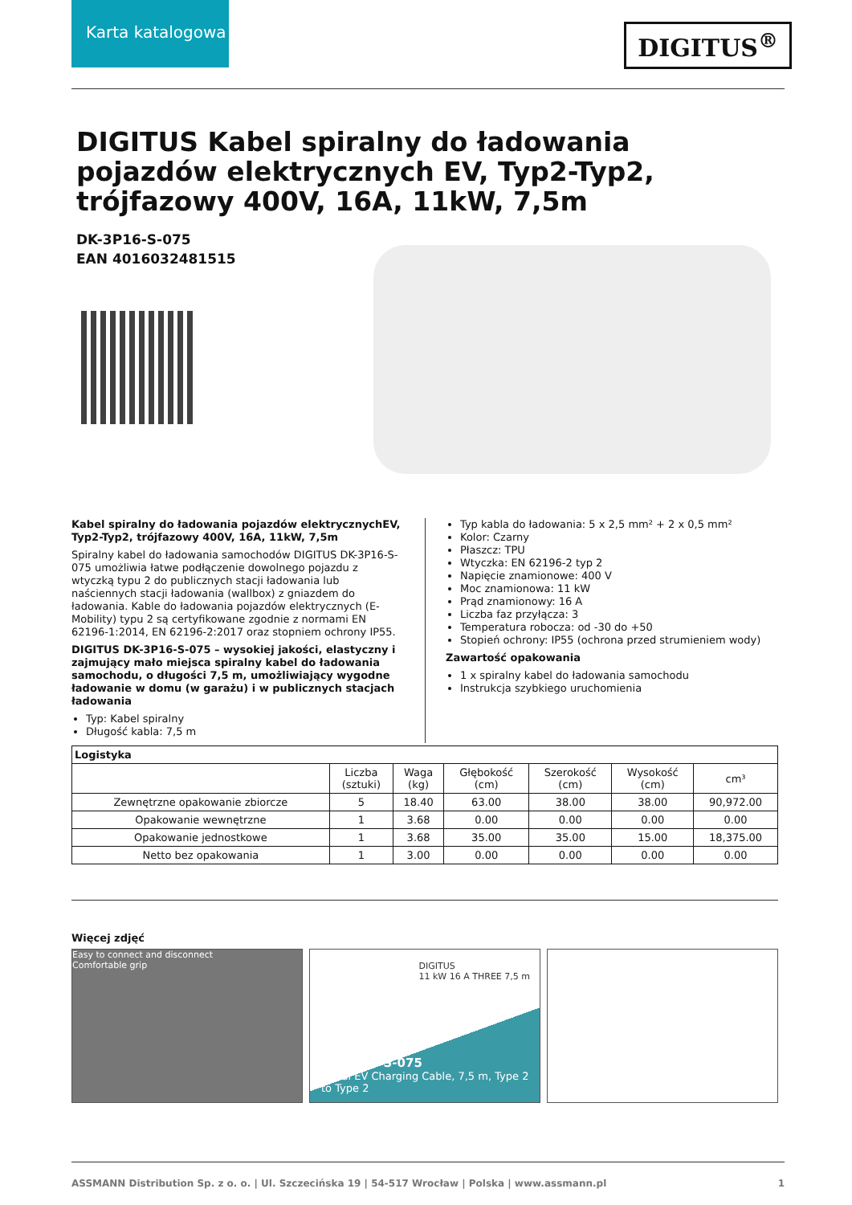Karta katalogowa
DIGITUS<sup>®</sup>
DIGITUS Kabel spiralny do ładowania pojazdów elektrycznych EV, Typ2-Typ2, trójfazowy 400V, 16A, 11kW, 7,5m
DK-3P16-S-075
EAN 4016032481515
Kabel spiralny do ładowania pojazdów elektrycznychEV, Typ2-Typ2, trójfazowy 400V, 16A, 11kW, 7,5m
Spiralny kabel do ładowania samochodów DIGITUS DK-3P16-S-075 umożliwia łatwe podłączenie dowolnego pojazdu z wtyczką typu 2 do publicznych stacji ładowania lub naściennych stacji ładowania (wallbox) z gniazdem do ładowania. Kable do ładowania pojazdów elektrycznych (E-Mobility) typu 2 są certyfikowane zgodnie z normami EN 62196-1:2014, EN 62196-2:2017 oraz stopniem ochrony IP55.
DIGITUS DK-3P16-S-075 – wysokiej jakości, elastyczny i zajmujący mało miejsca spiralny kabel do ładowania samochodu, o długości 7,5 m, umożliwiający wygodne ładowanie w domu (w garażu) i w publicznych stacjach ładowania
Typ: Kabel spiralny
Długość kabla: 7,5 m
Typ kabla do ładowania: 5 x 2,5 mm² + 2 x 0,5 mm²
Kolor: Czarny
Płaszcz: TPU
Wtyczka: EN 62196-2 typ 2
Napięcie znamionowe: 400 V
Moc znamionowa: 11 kW
Prąd znamionowy: 16 A
Liczba faz przyłącza: 3
Temperatura robocza: od -30 do +50
Stopień ochrony: IP55 (ochrona przed strumieniem wody)
Zawartość opakowania
1 x spiralny kabel do ładowania samochodu
Instrukcja szybkiego uruchomienia
| Logistyka | | | | | | |
| --- | --- | --- | --- | --- | --- | --- |
| | Liczba (sztuki) | Waga (kg) | Głębokość (cm) | Szerokość (cm) | Wysokość (cm) | cm³ |
| Zewnętrzne opakowanie zbiorcze | 5 | 18.40 | 63.00 | 38.00 | 38.00 | 90,972.00 |
| Opakowanie wewnętrzne | 1 | 3.68 | 0.00 | 0.00 | 0.00 | 0.00 |
| Opakowanie jednostkowe | 1 | 3.68 | 35.00 | 35.00 | 15.00 | 18,375.00 |
| Netto bez opakowania | 1 | 3.00 | 0.00 | 0.00 | 0.00 | 0.00 |
Więcej zdjęć
Easy to connect and disconnect
Comfortable grip
DK-3P16-S-075
Spiral EV Charging Cable, 7,5 m, Type 2 to Type 2
DIGITUS
11 kW 16 A THREE 7,5 m
ASSMANN Distribution Sp. z o. o. | Ul. Szczecińska 19 | 54-517 Wrocław | Polska | www.assmann.pl 1